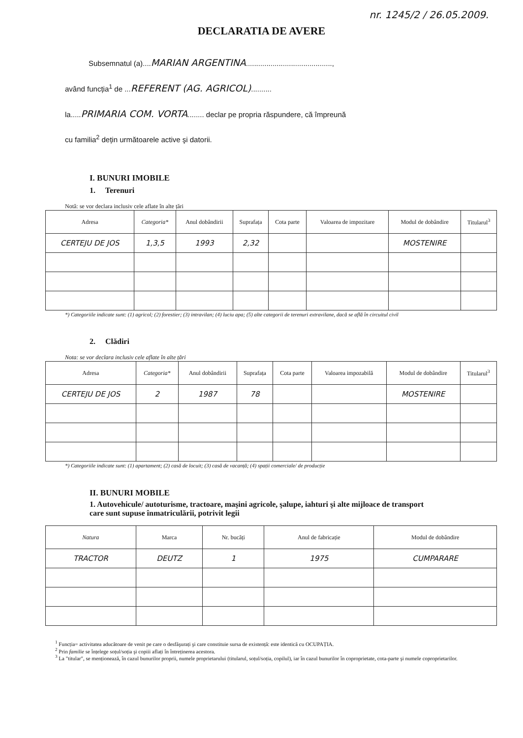nr. 1245/2 / 26.05.2009.
DECLARATIA DE AVERE
Subsemnatul (a)....MARIAN ARGENTINA..........................................,
având funcția<sup>1</sup> de ...REFERENT (AG. AGRICOL)..........
la.....PRIMARIA COM. VORTA........ declar pe propria răspundere, că împreună
cu familia<sup>2</sup> dețin următoarele active şi datorii.
I. BUNURI IMOBILE
1. Terenuri
Notă: se vor declara inclusiv cele aflate în alte țări
| Adresa | Categoria* | Anul dobândirii | Suprafața | Cota parte | Valoarea de impozitare | Modul de dobândire | Titularul<sup>3</sup> |
| --- | --- | --- | --- | --- | --- | --- | --- |
| CERTEJU DE JOS | 1,3,5 | 1993 | 2,32 | | | MOSTENIRE | |
*) Categoriile indicate sunt: (1) agricol; (2) forestier; (3) intravilan; (4) luciu apa; (5) alte categorii de terenuri extravilane, dacă se află în circuitul civil
2. Clădiri
Nota: se vor declara inclusiv cele aflate în alte țări
| Adresa | Categoria* | Anul dobândirii | Suprafața | Cota parte | Valoarea impozabilă | Modul de dobândire | Titularul<sup>3</sup> |
| --- | --- | --- | --- | --- | --- | --- | --- |
| CERTEJU DE JOS | 2 | 1987 | 78 | | | MOSTENIRE | |
*) Categoriile indicate sunt: (1) apartament; (2) casă de locuit; (3) casă de vacanță; (4) spații comerciale/ de producție
II. BUNURI MOBILE
1. Autovehicule/ autoturisme, tractoare, maşini agricole, şalupe, iahturi şi alte mijloace de transport care sunt supuse înmatriculării, potrivit legii
| Natura | Marca | Nr. bucăți | Anul de fabricație | Modul de dobândire |
| --- | --- | --- | --- | --- |
| TRACTOR | DEUTZ | 1 | 1975 | CUMPARARE |
<sup>1</sup> Funcția= activitatea aducătoare de venit pe care o desfăşurați şi care constituie sursa de existență: este identică cu OCUPAȚIA.
<sup>2</sup> Prin familie se înțelege soțul/soția şi copiii aflați în întreținerea acestora.
<sup>3</sup> La "titular", se menționează, în cazul bunurilor proprii, numele proprietarului (titularul, soțul/soția, copilul), iar în cazul bunurilor în coproprietate, cota-parte şi numele coproprietarilor.